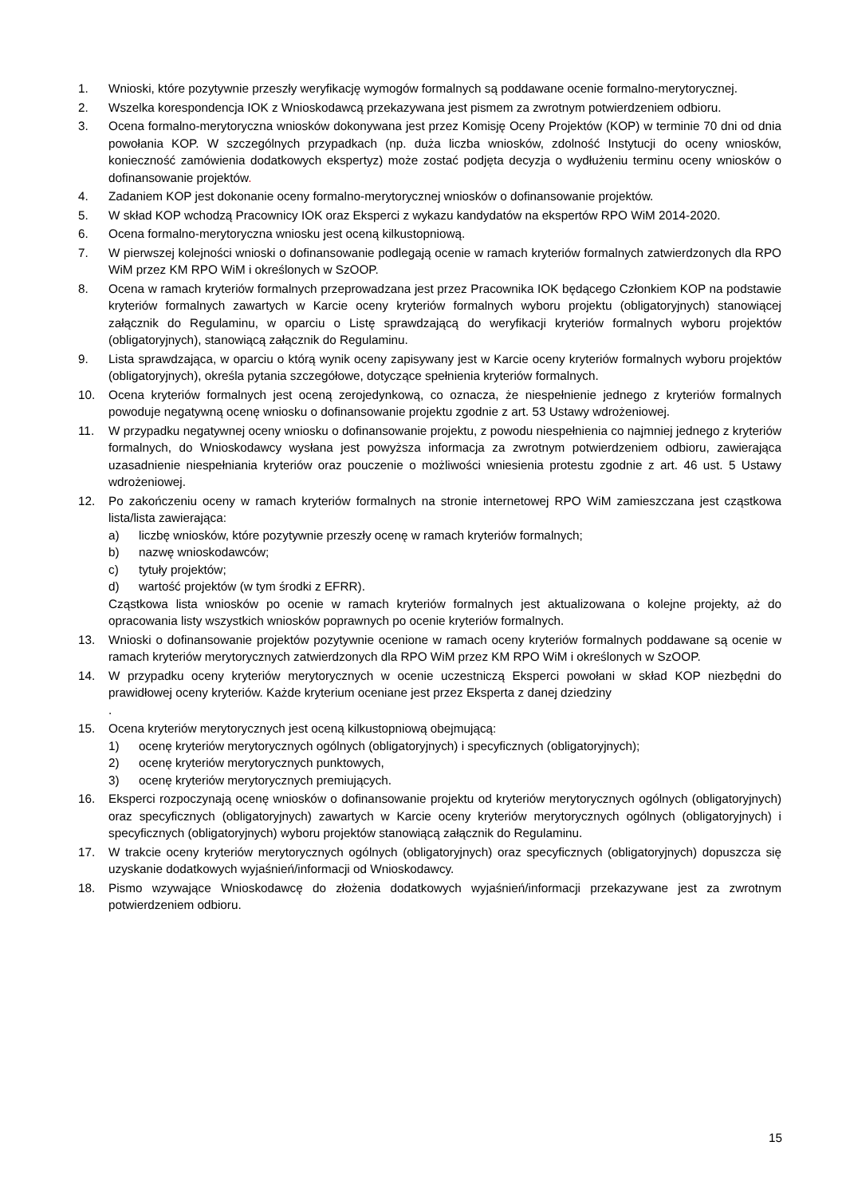1. Wnioski, które pozytywnie przeszły weryfikację wymogów formalnych są poddawane ocenie formalno-merytorycznej.
2. Wszelka korespondencja IOK z Wnioskodawcą przekazywana jest pismem za zwrotnym potwierdzeniem odbioru.
3. Ocena formalno-merytoryczna wniosków dokonywana jest przez Komisję Oceny Projektów (KOP) w terminie 70 dni od dnia powołania KOP. W szczególnych przypadkach (np. duża liczba wniosków, zdolność Instytucji do oceny wniosków, konieczność zamówienia dodatkowych ekspertyz) może zostać podjęta decyzja o wydłużeniu terminu oceny wniosków o dofinansowanie projektów.
4. Zadaniem KOP jest dokonanie oceny formalno-merytorycznej wniosków o dofinansowanie projektów.
5. W skład KOP wchodzą Pracownicy IOK oraz Eksperci z wykazu kandydatów na ekspertów RPO WiM 2014-2020.
6. Ocena formalno-merytoryczna wniosku jest oceną kilkustopniową.
7. W pierwszej kolejności wnioski o dofinansowanie podlegają ocenie w ramach kryteriów formalnych zatwierdzonych dla RPO WiM przez KM RPO WiM i określonych w SzOOP.
8. Ocena w ramach kryteriów formalnych przeprowadzana jest przez Pracownika IOK będącego Członkiem KOP na podstawie kryteriów formalnych zawartych w Karcie oceny kryteriów formalnych wyboru projektu (obligatoryjnych) stanowiącej załącznik do Regulaminu, w oparciu o Listę sprawdzającą do weryfikacji kryteriów formalnych wyboru projektów (obligatoryjnych), stanowiącą załącznik do Regulaminu.
9. Lista sprawdzająca, w oparciu o którą wynik oceny zapisywany jest w Karcie oceny kryteriów formalnych wyboru projektów (obligatoryjnych), określa pytania szczegółowe, dotyczące spełnienia kryteriów formalnych.
10. Ocena kryteriów formalnych jest oceną zerojedynkową, co oznacza, że niespełnienie jednego z kryteriów formalnych powoduje negatywną ocenę wniosku o dofinansowanie projektu zgodnie z art. 53 Ustawy wdrożeniowej.
11. W przypadku negatywnej oceny wniosku o dofinansowanie projektu, z powodu niespełnienia co najmniej jednego z kryteriów formalnych, do Wnioskodawcy wysłana jest powyższa informacja za zwrotnym potwierdzeniem odbioru, zawierająca uzasadnienie niespełniania kryteriów oraz pouczenie o możliwości wniesienia protestu zgodnie z art. 46 ust. 5 Ustawy wdrożeniowej.
12. Po zakończeniu oceny w ramach kryteriów formalnych na stronie internetowej RPO WiM zamieszczana jest cząstkowa lista/lista zawierająca:
a) liczbę wniosków, które pozytywnie przeszły ocenę w ramach kryteriów formalnych;
b) nazwę wnioskodawców;
c) tytuły projektów;
d) wartość projektów (w tym środki z EFRR).
Cząstkowa lista wniosków po ocenie w ramach kryteriów formalnych jest aktualizowana o kolejne projekty, aż do opracowania listy wszystkich wniosków poprawnych po ocenie kryteriów formalnych.
13. Wnioski o dofinansowanie projektów pozytywnie ocenione w ramach oceny kryteriów formalnych poddawane są ocenie w ramach kryteriów merytorycznych zatwierdzonych dla RPO WiM przez KM RPO WiM i określonych w SzOOP.
14. W przypadku oceny kryteriów merytorycznych w ocenie uczestniczą Eksperci powołani w skład KOP niezbędni do prawidłowej oceny kryteriów. Każde kryterium oceniane jest przez Eksperta z danej dziedziny
.
15. Ocena kryteriów merytorycznych jest oceną kilkustopniową obejmującą:
1) ocenę kryteriów merytorycznych ogólnych (obligatoryjnych) i specyficznych (obligatoryjnych);
2) ocenę kryteriów merytorycznych punktowych,
3) ocenę kryteriów merytorycznych premiujących.
16. Eksperci rozpoczynają ocenę wniosków o dofinansowanie projektu od kryteriów merytorycznych ogólnych (obligatoryjnych) oraz specyficznych (obligatoryjnych) zawartych w Karcie oceny kryteriów merytorycznych ogólnych (obligatoryjnych) i specyficznych (obligatoryjnych) wyboru projektów stanowiącą załącznik do Regulaminu.
17. W trakcie oceny kryteriów merytorycznych ogólnych (obligatoryjnych) oraz specyficznych (obligatoryjnych) dopuszcza się uzyskanie dodatkowych wyjaśnień/informacji od Wnioskodawcy.
18. Pismo wzywające Wnioskodawcę do złożenia dodatkowych wyjaśnień/informacji przekazywane jest za zwrotnym potwierdzeniem odbioru.
15